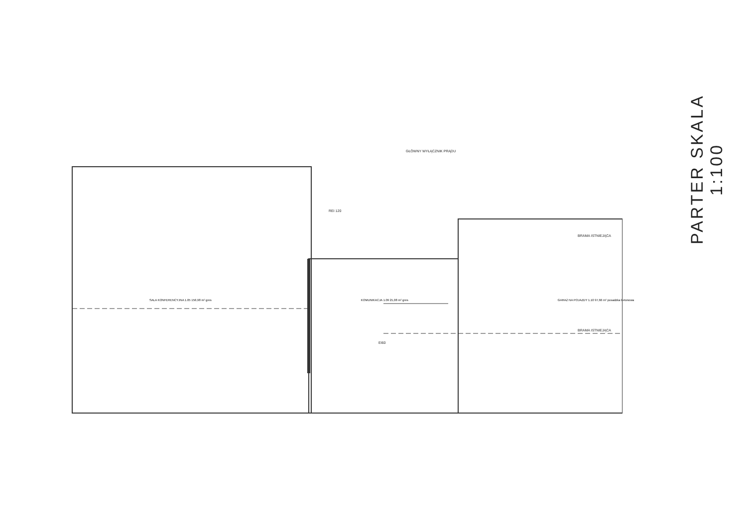SALA KONFERENCYJNA 1.05 156,98 m² gres KOMUNIKACJA 1.09 21,08 m² gres GARAŻ NA POJAZDY 1.10 97,66 m² posadzka betonowa
GŁÓWNY WYŁĄCZNIK PRĄDU
BRAMA ISTNIEJĄCA
BRAMA ISTNIEJĄCA
REI 120
EI60
PARTER SKALA 1:100